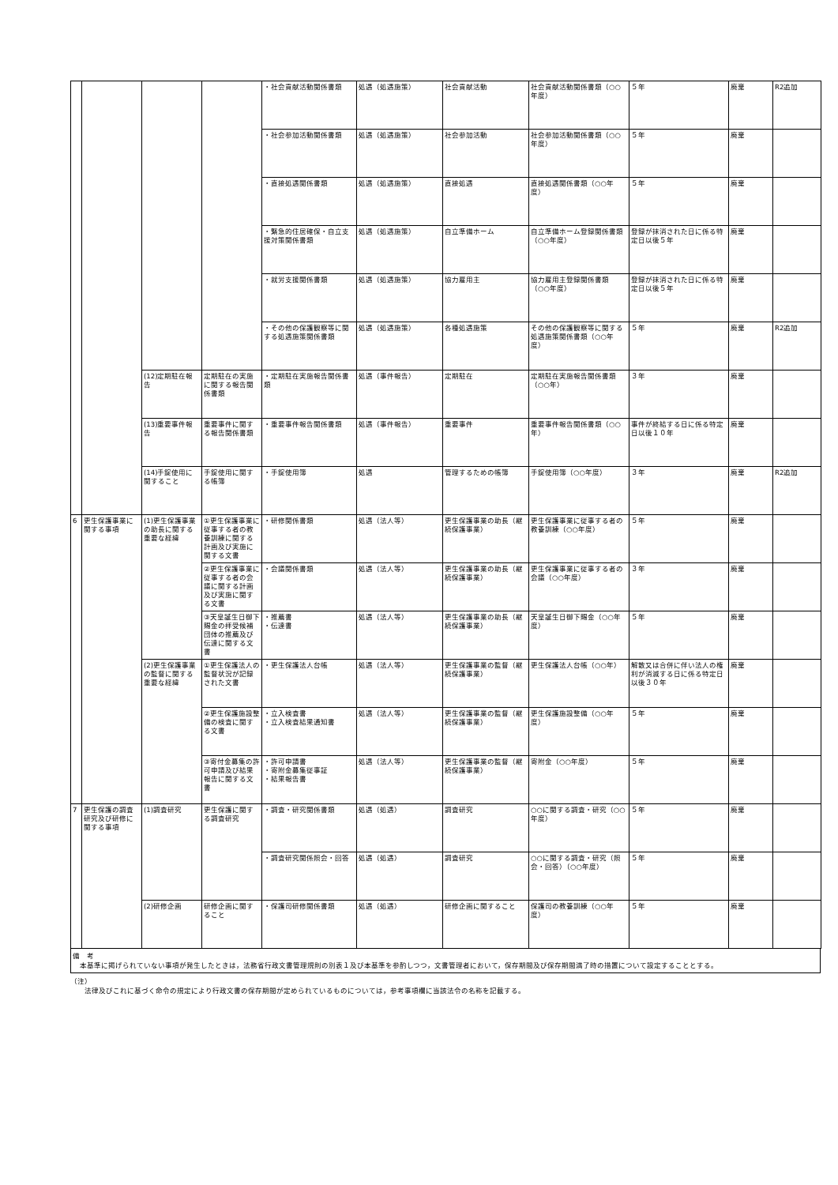| | | | | ・社会貢献活動関係書類 | 処遇（処遇施策） | 社会貢献活動 | 社会貢献活動関係書類（○○年度） | ５年 | 廃棄 | R2追加 |
| | | | | ・社会参加活動関係書類 | 処遇（処遇施策） | 社会参加活動 | 社会参加活動関係書類（○○年度） | ５年 | 廃棄 | |
| | | | | ・直接処遇関係書類 | 処遇（処遇施策） | 直接処遇 | 直接処遇関係書類（○○年度） | ５年 | 廃棄 | |
| | | | | ・緊急的住居確保・自立支援対策関係書類 | 処遇（処遇施策） | 自立準備ホーム | 自立準備ホーム登録関係書類（○○年度） | 登録が抹消された日に係る特定日以後５年 | 廃棄 | |
| | | | | ・就労支援関係書類 | 処遇（処遇施策） | 協力雇用主 | 協力雇用主登録関係書類（○○年度） | 登録が抹消された日に係る特定日以後５年 | 廃棄 | |
| | | | | ・その他の保護観察等に関する処遇施策関係書類 | 処遇（処遇施策） | 各種処遇施策 | その他の保護観察等に関する処遇施策関係書類（○○年度） | ５年 | 廃棄 | R2追加 |
| | | (12)定期駐在報告 | 定期駐在の実施に関する報告関係書類 | ・定期駐在実施報告関係書類 | 処遇（事件報告） | 定期駐在 | 定期駐在実施報告関係書類（○○年） | ３年 | 廃棄 | |
| | | (13)重要事件報告 | 重要事件に関する報告関係書類 | ・重要事件報告関係書類 | 処遇（事件報告） | 重要事件 | 重要事件報告関係書類（○○年） | 事件が終結する日に係る特定日以後１０年 | 廃棄 | |
| | | (14)手錠使用に関すること | 手錠使用に関する帳簿 | ・手錠使用簿 | 処遇 | 管理するための帳簿 | 手錠使用簿（○○年度） | ３年 | 廃棄 | R2追加 |
| 6 | 更生保護事業に関する事項 | (1)更生保護事業の助長に関する重要な経緯 | ①更生保護事業に従事する者の教養訓練に関する計画及び実施に関する文書 | ・研修関係書類 | 処遇（法人等） | 更生保護事業の助長（継続保護事業） | 更生保護事業に従事する者の教養訓練（○○年度） | ５年 | 廃棄 | |
| | | | ②更生保護事業に従事する者の会議に関する計画及び実施に関する文書 | ・会議関係書類 | 処遇（法人等） | 更生保護事業の助長（継続保護事業） | 更生保護事業に従事する者の会議（○○年度） | ３年 | 廃棄 | |
| | | | ③天皇誕生日御下賜金の拝受候補団体の推薦及び伝達に関する文書 | ・推薦書 ・伝達書 | 処遇（法人等） | 更生保護事業の助長（継続保護事業） | 天皇誕生日御下賜金（○○年度） | ５年 | 廃棄 | |
| | | (2)更生保護事業の監督に関する重要な経緯 | ①更生保護法人の監督状況が記録された文書 | ・更生保護法人台帳 | 処遇（法人等） | 更生保護事業の監督（継続保護事業） | 更生保護法人台帳（○○年） | 解散又は合併に伴い法人の権利が消滅する日に係る特定日以後３０年 | 廃棄 | |
| | | | ②更生保護施設整備の検査に関する文書 | ・立入検査書 ・立入検査結果通知書 | 処遇（法人等） | 更生保護事業の監督（継続保護事業） | 更生保護施設整備（○○年度） | ５年 | 廃棄 | |
| | | | ③寄付金募集の許可申請及び結果報告に関する文書 | ・許可申請書 ・寄附金募集従事証 ・結果報告書 | 処遇（法人等） | 更生保護事業の監督（継続保護事業） | 寄附金（○○年度） | ５年 | 廃棄 | |
| 7 | 更生保護の調査研究及び研修に関する事項 | (1)調査研究 | 更生保護に関する調査研究 | ・調査・研究関係書類 | 処遇（処遇） | 調査研究 | ○○に関する調査・研究（○○年度） | ５年 | 廃棄 | |
| | | | | ・調査研究関係照会・回答 | 処遇（処遇） | 調査研究 | ○○に関する調査・研究（照会・回答）（○○年度） | ５年 | 廃棄 | |
| | | (2)研修企画 | 研修企画に関すること | ・保護司研修関係書類 | 処遇（処遇） | 研修企画に関すること | 保護司の教養訓練（○○年度） | ５年 | 廃棄 | |
備　考
　本基準に掲げられていない事項が発生したときは，法務省行政文書管理規則の別表１及び本基準を参酌しつつ，文書管理者において，保存期間及び保存期間満了時の措置について設定することとする。
（注）
　　法律及びこれに基づく命令の規定により行政文書の保存期間が定められているものについては，参考事項欄に当該法令の名称を記載する。